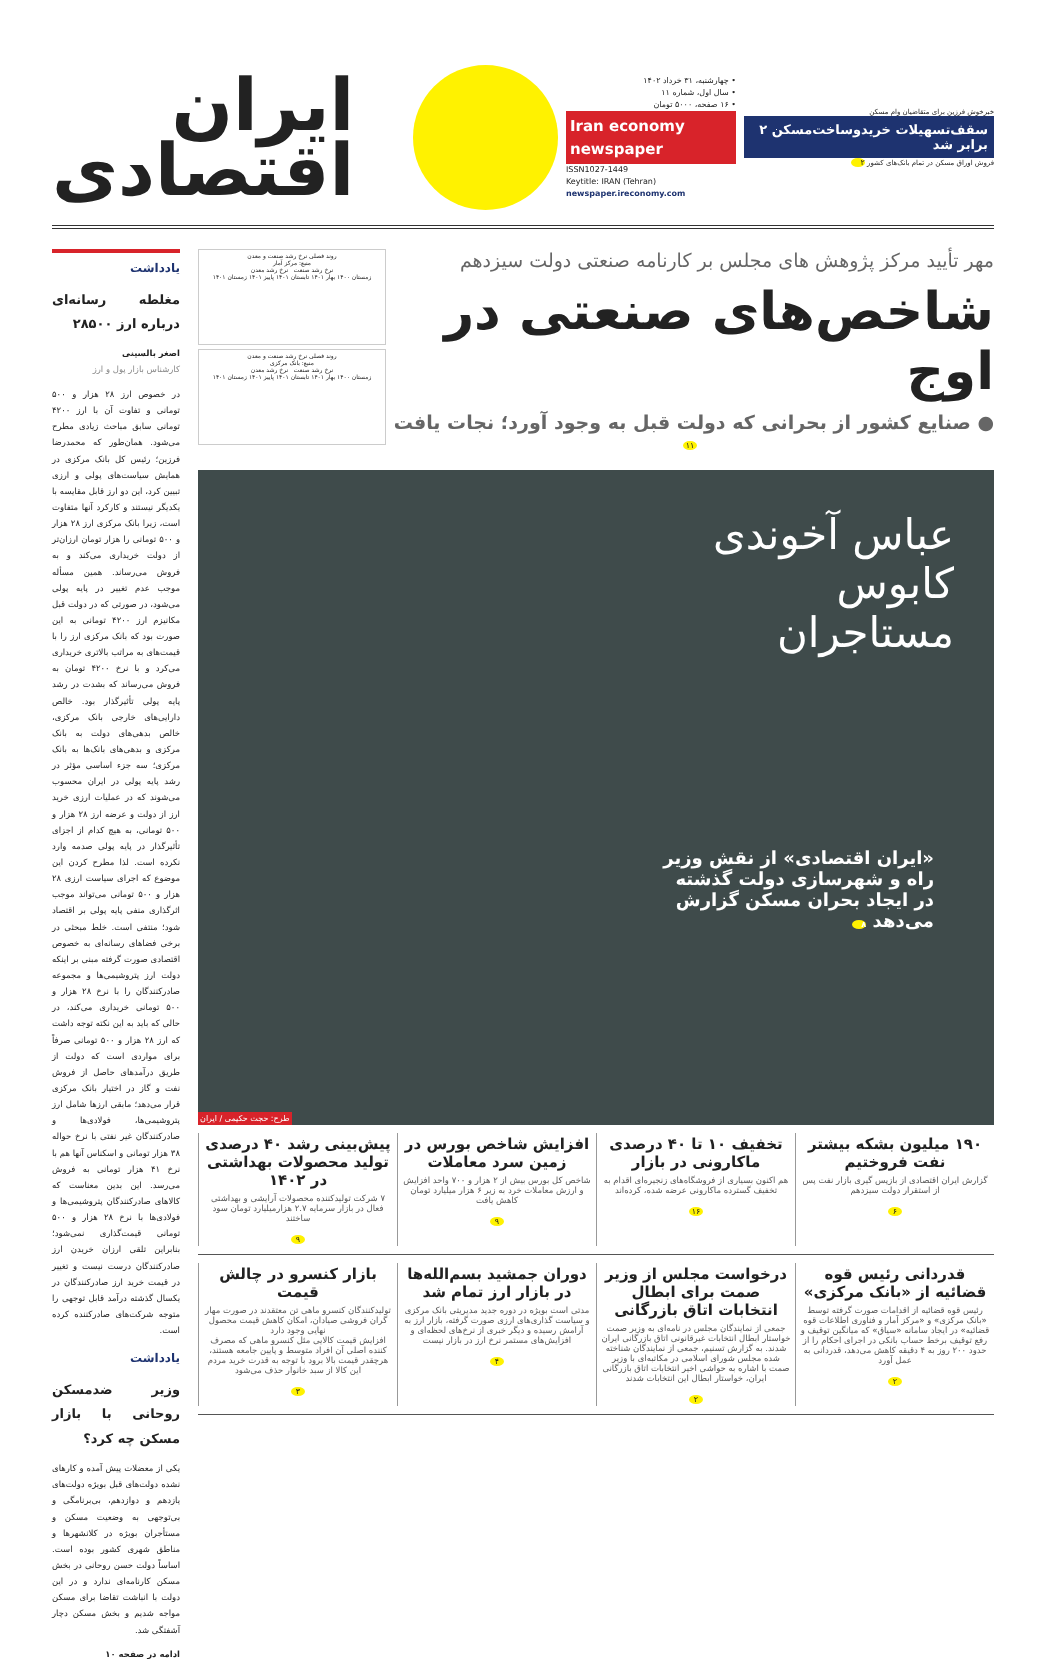خبرخوش فرزین برای متقاضیان وام مسکن
سقف‌تسهیلات خریدوساخت‌مسکن ۲ برابر شد
فروش اوراق مسکن در تمام بانک‌های کشور ۲
• چهارشنبه، ۳۱ خرداد ۱۴۰۲
• سال اول، شماره ۱۱
• ۱۶ صفحه، ۵۰۰۰ تومان
Iran economy newspaper
ISSN1027-1449
Keytitle: IRAN (Tehran)
newspaper.ireconomy.com
ایران
اقتصادی
مهر تأیید مرکز پژوهش های مجلس بر کارنامه صنعتی دولت سیزدهم
شاخص‌های صنعتی در اوج
● صنایع کشور از بحرانی که دولت قبل به وجود آورد؛ نجات یافت
۱۱
روند فصلی نرخ رشد صنعت و معدن
منبع: مرکز آمار
نرخ رشد صنعت نرخ رشد معدن
زمستان ۱۴۰۰ بهار ۱۴۰۱ تابستان ۱۴۰۱ پاییز ۱۴۰۱ زمستان ۱۴۰۱
روند فصلی نرخ رشد صنعت و معدن
منبع: بانک مرکزی
نرخ رشد صنعت نرخ رشد معدن
زمستان ۱۴۰۰ بهار ۱۴۰۱ تابستان ۱۴۰۱ پاییز ۱۴۰۱ زمستان ۱۴۰۱
عباس آخوندی
کابوس
مستاجران
«ایران اقتصادی» از نقش وزیر راه و شهرسازی دولت گذشته در ایجاد بحران مسکن گزارش می‌دهد ۸
طرح: حجت حکیمی / ایران
۱۹۰ میلیون بشکه بیشتر نفت فروختیم
گزارش ایران اقتصادی از بازپس گیری بازار نفت پس از استقرار دولت سیزدهم
۶
تخفیف ۱۰ تا ۴۰ درصدی ماکارونی در بازار
هم اکنون بسیاری از فروشگاه‌های زنجیره‌ای اقدام به تخفیف گسترده ماکارونی عرضه شده، کرده‌اند
۱۶
افزایش شاخص بورس در زمین سرد معاملات
شاخص کل بورس بیش از ۲ هزار و ۷۰۰ واحد افزایش و ارزش معاملات خرد به زیر ۶ هزار میلیارد تومان کاهش یافت
۹
پیش‌بینی رشد ۴۰ درصدی تولید محصولات بهداشتی در ۱۴۰۲
۷ شرکت تولیدکننده محصولات آرایشی و بهداشتی فعال در بازار سرمایه ۲.۷ هزارمیلیارد تومان سود ساختند
۹
قدردانی رئیس قوه قضائیه از «بانک مرکزی»
رئیس قوه قضائیه از اقدامات صورت گرفته توسط «بانک مرکزی» و «مرکز آمار و فناوری اطلاعات قوه قضائیه» در ایجاد سامانه «سیاق» که میانگین توقیف و رفع توقیف برخط حساب بانکی در اجرای احکام را از حدود ۲۰۰ روز به ۴ دقیقه کاهش می‌دهد، قدردانی به عمل آورد
۲
درخواست مجلس از وزیر صمت برای ابطال انتخابات اتاق بازرگانی
جمعی از نمایندگان مجلس در نامه‌ای به وزیر صمت خواستار ابطال انتخابات غیرقانونی اتاق بازرگانی ایران شدند. به گزارش تسنیم، جمعی از نمایندگان شناخته شده مجلس شورای اسلامی در مکاتبه‌ای با وزیر صمت با اشاره به حواشی اخیر انتخابات اتاق بازرگانی ایران، خواستار ابطال این انتخابات شدند
۲
دوران جمشید بسم‌الله‌ها در بازار ارز تمام شد
مدتی است بویژه در دوره جدید مدیریتی بانک مرکزی و سیاست گذاری‌های ارزی صورت گرفته، بازار ارز به آرامش رسیده و دیگر خبری از نرخ‌های لحظه‌ای و افزایش‌های مستمر نرخ ارز در بازار نیست
۴
بازار کنسرو در چالش قیمت
تولیدکنندگان کنسرو ماهی تن معتقدند در صورت مهار گران فروشی صیادان، امکان کاهش قیمت محصول نهایی وجود دارد
افزایش قیمت کالایی مثل کنسرو ماهی که مصرف کننده اصلی آن افراد متوسط و پایین جامعه هستند، هرچقدر قیمت بالا برود با توجه به قدرت خرید مردم این کالا از سبد خانوار حذف می‌شود
۳
یادداشت
مغلطه رسانه‌ای درباره ارز ۲۸۵۰۰
اصغر بالسینی
کارشناس بازار پول و ارز
در خصوص ارز ۲۸ هزار و ۵۰۰ تومانی و تفاوت آن با ارز ۴۲۰۰ تومانی سابق مباحث زیادی مطرح می‌شود. همان‌طور که محمدرضا فرزین؛ رئیس کل بانک مرکزی در همایش سیاست‌های پولی و ارزی تبیین کرد، این دو ارز قابل مقایسه با یکدیگر نیستند و کارکرد آنها متفاوت است، زیرا بانک مرکزی ارز ۲۸ هزار و ۵۰۰ تومانی را هزار تومان ارزان‌تر از دولت خریداری می‌کند و به فروش می‌رساند. همین مسأله موجب عدم تغییر در پایه پولی می‌شود، در صورتی که در دولت قبل مکانیزم ارز ۴۲۰۰ تومانی به این صورت بود که بانک مرکزی ارز را با قیمت‌های به مراتب بالاتری خریداری می‌کرد و با نرخ ۴۲۰۰ تومان به فروش می‌رساند که بشدت در رشد پایه پولی تأثیرگذار بود. خالص دارایی‌های خارجی بانک مرکزی، خالص بدهی‌های دولت به بانک مرکزی و بدهی‌های بانک‌ها به بانک مرکزی؛ سه جزء اساسی مؤثر در رشد پایه پولی در ایران محسوب می‌شوند که در عملیات ارزی خرید ارز از دولت و عرضه ارز ۲۸ هزار و ۵۰۰ تومانی، به هیچ کدام از اجزای تأثیرگذار در پایه پولی صدمه وارد نکرده است. لذا مطرح کردن این موضوع که اجرای سیاست ارزی ۲۸ هزار و ۵۰۰ تومانی می‌تواند موجب اثرگذاری منفی پایه پولی بر اقتصاد شود؛ منتفی است. خلط مبحثی در برخی فضاهای رسانه‌ای به خصوص اقتصادی صورت گرفته مبنی بر اینکه دولت ارز پتروشیمی‌ها و مجموعه صادرکنندگان را با نرخ ۲۸ هزار و ۵۰۰ تومانی خریداری می‌کند، در حالی که باید به این نکته توجه داشت که ارز ۲۸ هزار و ۵۰۰ تومانی صرفاً برای مواردی است که دولت از طریق درآمدهای حاصل از فروش نفت و گاز در اختیار بانک مرکزی قرار می‌دهد؛ مابقی ارزها شامل ارز پتروشیمی‌ها، فولادی‌ها و صادرکنندگان غیر نفتی با نرخ حواله ۳۸ هزار تومانی و اسکناس آنها هم با نرخ ۴۱ هزار تومانی به فروش می‌رسد. این بدین معناست که کالاهای صادرکنندگان پتروشیمی‌ها و فولادی‌ها با نرخ ۲۸ هزار و ۵۰۰ تومانی قیمت‌گذاری نمی‌شود؛ بنابراین تلقی ارزان خریدن ارز صادرکنندگان درست نیست و تغییر در قیمت خرید ارز صادرکنندگان در یکسال گذشته درآمد قابل توجهی را متوجه شرکت‌های صادرکننده کرده است.
یادداشت
وزیر ضدمسکن روحانی با بازار مسکن چه کرد؟
یکی از معضلات پیش آمده و کارهای نشده دولت‌های قبل بویژه دولت‌های یازدهم و دوازدهم، بی‌برنامگی و بی‌توجهی به وضعیت مسکن و مستأجران بویژه در کلانشهرها و مناطق شهری کشور بوده است. اساساً دولت حسن روحانی در بخش مسکن کارنامه‌ای ندارد و در این دولت با انباشت تقاضا برای مسکن مواجه شدیم و بخش مسکن دچار آشفتگی شد.
ادامه در صفحه ۱۰